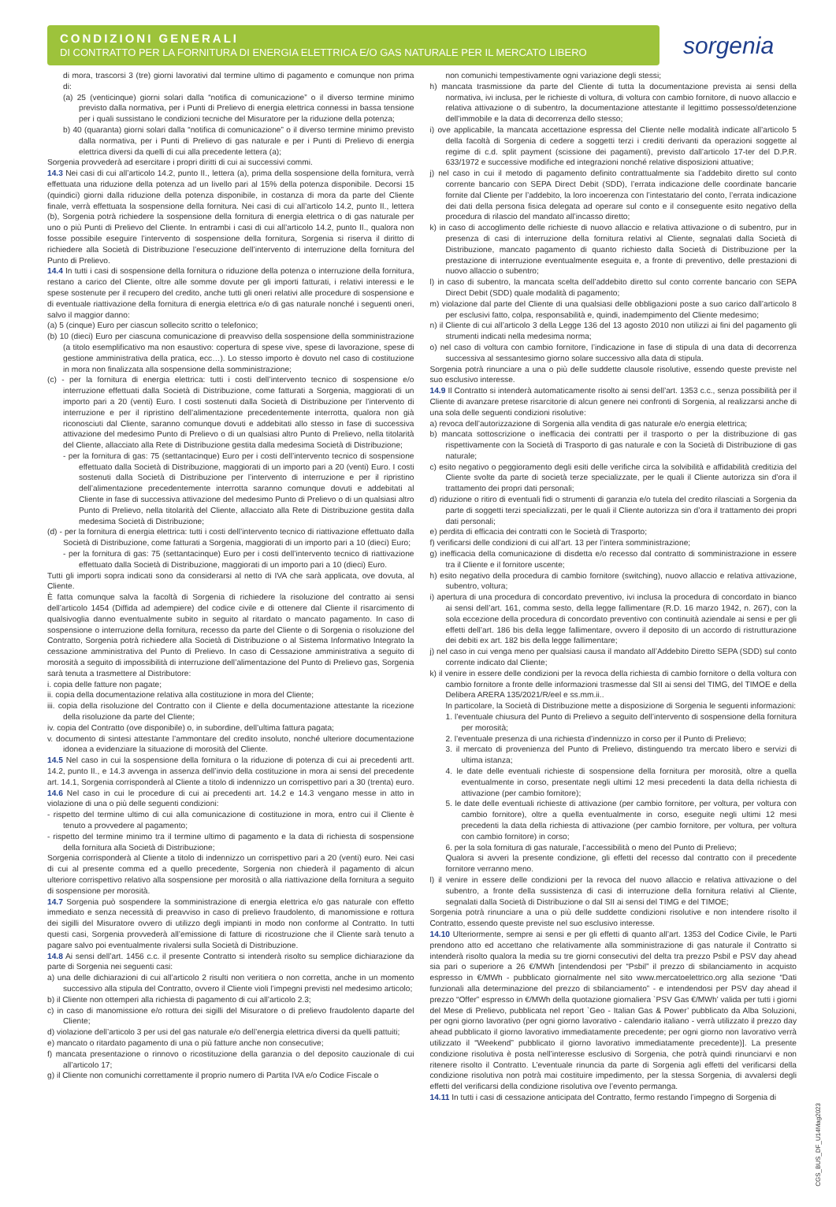CONDIZIONI GENERALI
DI CONTRATTO PER LA FORNITURA DI ENERGIA ELETTRICA E/O GAS NATURALE PER IL MERCATO LIBERO
sorgenia
di mora, trascorsi 3 (tre) giorni lavorativi dal termine ultimo di pagamento e comunque non prima di:
(a) 25 (venticinque) giorni solari dalla “notifica di comunicazione” o il diverso termine minimo previsto dalla normativa, per i Punti di Prelievo di energia elettrica connessi in bassa tensione per i quali sussistano le condizioni tecniche del Misuratore per la riduzione della potenza;
b) 40 (quaranta) giorni solari dalla “notifica di comunicazione” o il diverso termine minimo previsto dalla normativa, per i Punti di Prelievo di gas naturale e per i Punti di Prelievo di energia elettrica diversi da quelli di cui alla precedente lettera (a);
Sorgenia provvederà ad esercitare i propri diritti di cui ai successivi commi.
14.3 Nei casi di cui all’articolo 14.2, punto II., lettera (a), prima della sospensione della fornitura, verrà effettuata una riduzione della potenza ad un livello pari al 15% della potenza disponibile. Decorsi 15 (quindici) giorni dalla riduzione della potenza disponibile, in costanza di mora da parte del Cliente finale, verrà effettuata la sospensione della fornitura. Nei casi di cui all’articolo 14.2, punto II., lettera (b), Sorgenia potrà richiedere la sospensione della fornitura di energia elettrica o di gas naturale per uno o più Punti di Prelievo del Cliente. In entrambi i casi di cui all’articolo 14.2, punto II., qualora non fosse possibile eseguire l’intervento di sospensione della fornitura, Sorgenia si riserva il diritto di richiedere alla Società di Distribuzione l’esecuzione dell’intervento di interruzione della fornitura del Punto di Prelievo.
14.4 In tutti i casi di sospensione della fornitura o riduzione della potenza o interruzione della fornitura, restano a carico del Cliente, oltre alle somme dovute per gli importi fatturati, i relativi interessi e le spese sostenute per il recupero del credito, anche tutti gli oneri relativi alle procedure di sospensione e di eventuale riattivazione della fornitura di energia elettrica e/o di gas naturale nonché i seguenti oneri, salvo il maggior danno:
(a) 5 (cinque) Euro per ciascun sollecito scritto o telefonico;
(b) 10 (dieci) Euro per ciascuna comunicazione di preavviso della sospensione della somministrazione (a titolo esemplificativo ma non esaustivo: copertura di spese vive, spese di lavorazione, spese di gestione amministrativa della pratica, ecc…). Lo stesso importo è dovuto nel caso di costituzione in mora non finalizzata alla sospensione della somministrazione;
(c) - per la fornitura di energia elettrica: tutti i costi dell’intervento tecnico di sospensione e/o interruzione effettuati dalla Società di Distribuzione, come fatturati a Sorgenia, maggiorati di un importo pari a 20 (venti) Euro. I costi sostenuti dalla Società di Distribuzione per l’intervento di interruzione e per il ripristino dell’alimentazione precedentemente interrotta, qualora non già riconosciuti dal Cliente, saranno comunque dovuti e addebitati allo stesso in fase di successiva attivazione del medesimo Punto di Prelievo o di un qualsiasi altro Punto di Prelievo, nella titolarità del Cliente, allacciato alla Rete di Distribuzione gestita dalla medesima Società di Distribuzione;
- per la fornitura di gas: 75 (settantacinque) Euro per i costi dell’intervento tecnico di sospensione effettuato dalla Società di Distribuzione, maggiorati di un importo pari a 20 (venti) Euro. I costi sostenuti dalla Società di Distribuzione per l’intervento di interruzione e per il ripristino dell’alimentazione precedentemente interrotta saranno comunque dovuti e addebitati al Cliente in fase di successiva attivazione del medesimo Punto di Prelievo o di un qualsiasi altro Punto di Prelievo, nella titolarità del Cliente, allacciato alla Rete di Distribuzione gestita dalla medesima Società di Distribuzione;
(d) - per la fornitura di energia elettrica: tutti i costi dell’intervento tecnico di riattivazione effettuato dalla Società di Distribuzione, come fatturati a Sorgenia, maggiorati di un importo pari a 10 (dieci) Euro;
- per la fornitura di gas: 75 (settantacinque) Euro per i costi dell’intervento tecnico di riattivazione effettuato dalla Società di Distribuzione, maggiorati di un importo pari a 10 (dieci) Euro.
Tutti gli importi sopra indicati sono da considerarsi al netto di IVA che sarà applicata, ove dovuta, al Cliente.
È fatta comunque salva la facoltà di Sorgenia di richiedere la risoluzione del contratto ai sensi dell’articolo 1454 (Diffida ad adempiere) del codice civile e di ottenere dal Cliente il risarcimento di qualsivoglia danno eventualmente subito in seguito al ritardato o mancato pagamento. In caso di sospensione o interruzione della fornitura, recesso da parte del Cliente o di Sorgenia o risoluzione del Contratto, Sorgenia potrà richiedere alla Società di Distribuzione o al Sistema Informativo Integrato la cessazione amministrativa del Punto di Prelievo. In caso di Cessazione amministrativa a seguito di morosità a seguito di impossibilità di interruzione dell’alimentazione del Punto di Prelievo gas, Sorgenia sarà tenuta a trasmettere al Distributore:
i. copia delle fatture non pagate;
ii. copia della documentazione relativa alla costituzione in mora del Cliente;
iii. copia della risoluzione del Contratto con il Cliente e della documentazione attestante la ricezione della risoluzione da parte del Cliente;
iv. copia del Contratto (ove disponibile) o, in subordine, dell’ultima fattura pagata;
v. documento di sintesi attestante l’ammontare del credito insoluto, nonché ulteriore documentazione idonea a evidenziare la situazione di morosità del Cliente.
14.5 Nel caso in cui la sospensione della fornitura o la riduzione di potenza di cui ai precedenti artt. 14.2, punto II., e 14.3 avvenga in assenza dell’invio della costituzione in mora ai sensi del precedente art. 14.1, Sorgenia corrisponderà al Cliente a titolo di indennizzo un corrispettivo pari a 30 (trenta) euro.
14.6 Nel caso in cui le procedure di cui ai precedenti art. 14.2 e 14.3 vengano messe in atto in violazione di una o più delle seguenti condizioni:
- rispetto del termine ultimo di cui alla comunicazione di costituzione in mora, entro cui il Cliente è tenuto a provvedere al pagamento;
- rispetto del termine minimo tra il termine ultimo di pagamento e la data di richiesta di sospensione della fornitura alla Società di Distribuzione;
Sorgenia corrisponderà al Cliente a titolo di indennizzo un corrispettivo pari a 20 (venti) euro. Nei casi di cui al presente comma ed a quello precedente, Sorgenia non chiederà il pagamento di alcun ulteriore corrispettivo relativo alla sospensione per morosità o alla riattivazione della fornitura a seguito di sospensione per morosità.
14.7 Sorgenia può sospendere la somministrazione di energia elettrica e/o gas naturale con effetto immediato e senza necessità di preavviso in caso di prelievo fraudolento, di manomissione e rottura dei sigilli del Misuratore ovvero di utilizzo degli impianti in modo non conforme al Contratto. In tutti questi casi, Sorgenia provvederà all’emissione di fatture di ricostruzione che il Cliente sarà tenuto a pagare salvo poi eventualmente rivalersi sulla Società di Distribuzione.
14.8 Ai sensi dell’art. 1456 c.c. il presente Contratto si intenderà risolto su semplice dichiarazione da parte di Sorgenia nei seguenti casi:
a) una delle dichiarazioni di cui all’articolo 2 risulti non veritiera o non corretta, anche in un momento successivo alla stipula del Contratto, ovvero il Cliente violi l’impegni previsti nel medesimo articolo;
b) il Cliente non ottemperi alla richiesta di pagamento di cui all’articolo 2.3;
c) in caso di manomissione e/o rottura dei sigilli del Misuratore o di prelievo fraudolento daparte del Cliente;
d) violazione dell’articolo 3 per usi del gas naturale e/o dell’energia elettrica diversi da quelli pattuiti;
e) mancato o ritardato pagamento di una o più fatture anche non consecutive;
f) mancata presentazione o rinnovo o ricostituzione della garanzia o del deposito cauzionale di cui all’articolo 17;
g) il Cliente non comunichi correttamente il proprio numero di Partita IVA e/o Codice Fiscale o
non comunichi tempestivamente ogni variazione degli stessi;
h) mancata trasmissione da parte del Cliente di tutta la documentazione prevista ai sensi della normativa, ivi inclusa, per le richieste di voltura, di voltura con cambio fornitore, di nuovo allaccio e relativa attivazione o di subentro, la documentazione attestante il legittimo possesso/detenzione dell’immobile e la data di decorrenza dello stesso;
i) ove applicabile, la mancata accettazione espressa del Cliente nelle modalità indicate all’articolo 5 della facoltà di Sorgenia di cedere a soggetti terzi i crediti derivanti da operazioni soggette al regime di c.d. split payment (scissione dei pagamenti), previsto dall’articolo 17-ter del D.P.R. 633/1972 e successive modifiche ed integrazioni nonché relative disposizioni attuative;
j) nel caso in cui il metodo di pagamento definito contrattualmente sia l’addebito diretto sul conto corrente bancario con SEPA Direct Debit (SDD), l’errata indicazione delle coordinate bancarie fornite dal Cliente per l’addebito, la loro incoerenza con l’intestatario del conto, l’errata indicazione dei dati della persona fisica delegata ad operare sul conto e il conseguente esito negativo della procedura di rilascio del mandato all’incasso diretto;
k) in caso di accoglimento delle richieste di nuovo allaccio e relativa attivazione o di subentro, pur in presenza di casi di interruzione della fornitura relativi al Cliente, segnalati dalla Società di Distribuzione, mancato pagamento di quanto richiesto dalla Società di Distribuzione per la prestazione di interruzione eventualmente eseguita e, a fronte di preventivo, delle prestazioni di nuovo allaccio o subentro;
l) in caso di subentro, la mancata scelta dell’addebito diretto sul conto corrente bancario con SEPA Direct Debit (SDD) quale modalità di pagamento;
m) violazione dal parte del Cliente di una qualsiasi delle obbligazioni poste a suo carico dall’articolo 8 per esclusivi fatto, colpa, responsabilità e, quindi, inadempimento del Cliente medesimo;
n) il Cliente di cui all’articolo 3 della Legge 136 del 13 agosto 2010 non utilizzi ai fini del pagamento gli strumenti indicati nella medesima norma;
o) nel caso di voltura con cambio fornitore, l’indicazione in fase di stipula di una data di decorrenza successiva al sessantesimo giorno solare successivo alla data di stipula.
Sorgenia potrà rinunciare a una o più delle suddette clausole risolutive, essendo queste previste nel suo esclusivo interesse.
14.9 Il Contratto si intenderà automaticamente risolto ai sensi dell’art. 1353 c.c., senza possibilità per il Cliente di avanzare pretese risarcitorie di alcun genere nei confronti di Sorgenia, al realizzarsi anche di una sola delle seguenti condizioni risolutive:
a) revoca dell’autorizzazione di Sorgenia alla vendita di gas naturale e/o energia elettrica;
b) mancata sottoscrizione o inefficacia dei contratti per il trasporto o per la distribuzione di gas rispettivamente con la Società di Trasporto di gas naturale e con la Società di Distribuzione di gas naturale;
c) esito negativo o peggioramento degli esiti delle verifiche circa la solvibilità e affidabilità creditizia del Cliente svolte da parte di società terze specializzate, per le quali il Cliente autorizza sin d’ora il trattamento dei propri dati personali;
d) riduzione o ritiro di eventuali fidi o strumenti di garanzia e/o tutela del credito rilasciati a Sorgenia da parte di soggetti terzi specializzati, per le quali il Cliente autorizza sin d’ora il trattamento dei propri dati personali;
e) perdita di efficacia dei contratti con le Società di Trasporto;
f) verificarsi delle condizioni di cui all’art. 13 per l’intera somministrazione;
g) inefficacia della comunicazione di disdetta e/o recesso dal contratto di somministrazione in essere tra il Cliente e il fornitore uscente;
h) esito negativo della procedura di cambio fornitore (switching), nuovo allaccio e relativa attivazione, subentro, voltura;
i) apertura di una procedura di concordato preventivo, ivi inclusa la procedura di concordato in bianco ai sensi dell’art. 161, comma sesto, della legge fallimentare (R.D. 16 marzo 1942, n. 267), con la sola eccezione della procedura di concordato preventivo con continuità aziendale ai sensi e per gli effetti dell’art. 186 bis della legge fallimentare, ovvero il deposito di un accordo di ristrutturazione dei debiti ex art. 182 bis della legge fallimentare;
j) nel caso in cui venga meno per qualsiasi causa il mandato all’Addebito Diretto SEPA (SDD) sul conto corrente indicato dal Cliente;
k) il venire in essere delle condizioni per la revoca della richiesta di cambio fornitore o della voltura con cambio fornitore a fronte delle informazioni trasmesse dal SII ai sensi del TIMG, del TIMOE e della Delibera ARERA 135/2021/R/eel e ss.mm.ii..
In particolare, la Società di Distribuzione mette a disposizione di Sorgenia le seguenti informazioni:
1. l’eventuale chiusura del Punto di Prelievo a seguito dell’intervento di sospensione della fornitura per morosità;
2. l’eventuale presenza di una richiesta d’indennizzo in corso per il Punto di Prelievo;
3. il mercato di provenienza del Punto di Prelievo, distinguendo tra mercato libero e servizi di ultima istanza;
4. le date delle eventuali richieste di sospensione della fornitura per morosità, oltre a quella eventualmente in corso, presentate negli ultimi 12 mesi precedenti la data della richiesta di attivazione (per cambio fornitore);
5. le date delle eventuali richieste di attivazione (per cambio fornitore, per voltura, per voltura con cambio fornitore), oltre a quella eventualmente in corso, eseguite negli ultimi 12 mesi precedenti la data della richiesta di attivazione (per cambio fornitore, per voltura, per voltura con cambio fornitore) in corso;
6. per la sola fornitura di gas naturale, l’accessibilità o meno del Punto di Prelievo;
Qualora si avveri la presente condizione, gli effetti del recesso dal contratto con il precedente fornitore verranno meno.
l) il venire in essere delle condizioni per la revoca del nuovo allaccio e relativa attivazione o del subentro, a fronte della sussistenza di casi di interruzione della fornitura relativi al Cliente, segnalati dalla Società di Distribuzione o dal SII ai sensi del TIMG e del TIMOE;
Sorgenia potrà rinunciare a una o più delle suddette condizioni risolutive e non intendere risolto il Contratto, essendo queste previste nel suo esclusivo interesse.
14.10 Ulteriormente, sempre ai sensi e per gli effetti di quanto all’art. 1353 del Codice Civile, le Parti prendono atto ed accettano che relativamente alla somministrazione di gas naturale il Contratto si intenderà risolto qualora la media su tre giorni consecutivi del delta tra prezzo Psbil e PSV day ahead sia pari o superiore a 26 €/MWh [intendendosi per “Psbil” il prezzo di sbilanciamento in acquisto espresso in €/MWh - pubblicato giornalmente nel sito www.mercatoelettrico.org alla sezione “Dati funzionali alla determinazione del prezzo di sbilanciamento” - e intendendosi per PSV day ahead il prezzo “Offer” espresso in €/MWh della quotazione giornaliera `PSV Gas €/MWh’ valida per tutti i giorni del Mese di Prelievo, pubblicata nel report `Geo - Italian Gas & Power’ pubblicato da Alba Soluzioni, per ogni giorno lavorativo (per ogni giorno lavorativo - calendario italiano - verrà utilizzato il prezzo day ahead pubblicato il giorno lavorativo immediatamente precedente; per ogni giorno non lavorativo verrà utilizzato il “Weekend” pubblicato il giorno lavorativo immediatamente precedente)]. La presente condizione risolutiva è posta nell’interesse esclusivo di Sorgenia, che potrà quindi rinunciarvi e non ritenere risolto il Contratto. L’eventuale rinuncia da parte di Sorgenia agli effetti del verificarsi della condizione risolutiva non potrà mai costituire impedimento, per la stessa Sorgenia, di avvalersi degli effetti del verificarsi della condizione risolutiva ove l’evento permanga.
14.11 In tutti i casi di cessazione anticipata del Contratto, fermo restando l’impegno di Sorgenia di
CGS_BUS_DF_U14Mag2023